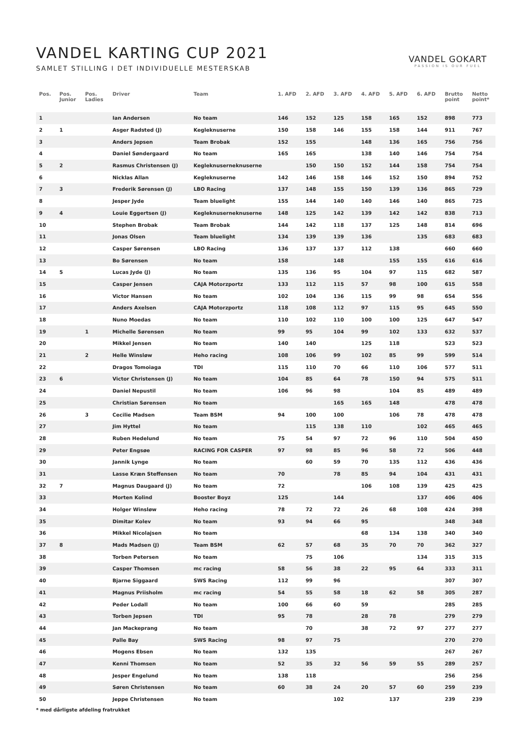VANDEL KARTING CUP 2021
SAMLET STILLING I DET INDIVIDUELLE MESTERSKAB
VANDEL GOKART
PASSION IS OUR FUEL
| Pos. | Pos. Junior | Pos. Ladies | Driver | Team | 1. AFD | 2. AFD | 3. AFD | 4. AFD | 5. AFD | 6. AFD | Brutto point | Netto point* |
| --- | --- | --- | --- | --- | --- | --- | --- | --- | --- | --- | --- | --- |
| 1 | | | Ian Andersen | No team | 146 | 152 | 125 | 158 | 165 | 152 | 898 | 773 |
| 2 | 1 | | Asger Radsted (J) | Kegleknuserne | 150 | 158 | 146 | 155 | 158 | 144 | 911 | 767 |
| 3 | | | Anders Jepsen | Team Brobak | 152 | 155 | | 148 | 136 | 165 | 756 | 756 |
| 4 | | | Daniel Søndergaard | No team | 165 | 165 | | 138 | 140 | 146 | 754 | 754 |
| 5 | 2 | | Rasmus Christensen (J) | Kegleknuserneknuserne | | 150 | 150 | 152 | 144 | 158 | 754 | 754 |
| 6 | | | Nicklas Allan | Kegleknuserne | 142 | 146 | 158 | 146 | 152 | 150 | 894 | 752 |
| 7 | 3 | | Frederik Sørensen (J) | LBO Racing | 137 | 148 | 155 | 150 | 139 | 136 | 865 | 729 |
| 8 | | | Jesper Jyde | Team bluelight | 155 | 144 | 140 | 140 | 146 | 140 | 865 | 725 |
| 9 | 4 | | Louie Eggertsen (J) | Kegleknuserneknuserne | 148 | 125 | 142 | 139 | 142 | 142 | 838 | 713 |
| 10 | | | Stephen Brobak | Team Brobak | 144 | 142 | 118 | 137 | 125 | 148 | 814 | 696 |
| 11 | | | Jonas Olsen | Team bluelight | 134 | 139 | 139 | 136 | | 135 | 683 | 683 |
| 12 | | | Casper Sørensen | LBO Racing | 136 | 137 | 137 | 112 | 138 | | 660 | 660 |
| 13 | | | Bo Sørensen | No team | 158 | | 148 | | 155 | 155 | 616 | 616 |
| 14 | 5 | | Lucas Jyde (J) | No team | 135 | 136 | 95 | 104 | 97 | 115 | 682 | 587 |
| 15 | | | Casper Jensen | CAJA Motorzportz | 133 | 112 | 115 | 57 | 98 | 100 | 615 | 558 |
| 16 | | | Victor Hansen | No team | 102 | 104 | 136 | 115 | 99 | 98 | 654 | 556 |
| 17 | | | Anders Axelsen | CAJA Motorzportz | 118 | 108 | 112 | 97 | 115 | 95 | 645 | 550 |
| 18 | | | Nuno Moedas | No team | 110 | 102 | 110 | 100 | 100 | 125 | 647 | 547 |
| 19 | | 1 | Michelle Sørensen | No team | 99 | 95 | 104 | 99 | 102 | 133 | 632 | 537 |
| 20 | | | Mikkel Jensen | No team | 140 | 140 | | 125 | 118 | | 523 | 523 |
| 21 | | 2 | Helle Winsløw | Heho racing | 108 | 106 | 99 | 102 | 85 | 99 | 599 | 514 |
| 22 | | | Dragos Tomoiaga | TDI | 115 | 110 | 70 | 66 | 110 | 106 | 577 | 511 |
| 23 | 6 | | Victor Christensen (J) | No team | 104 | 85 | 64 | 78 | 150 | 94 | 575 | 511 |
| 24 | | | Daniel Nepustil | No team | 106 | 96 | 98 | | 104 | 85 | 489 | 489 |
| 25 | | | Christian Sørensen | No team | | | 165 | 165 | 148 | | 478 | 478 |
| 26 | | 3 | Cecilie Madsen | Team BSM | 94 | 100 | 100 | | 106 | 78 | 478 | 478 |
| 27 | | | Jim Hyttel | No team | | 115 | 138 | 110 | | 102 | 465 | 465 |
| 28 | | | Ruben Hedelund | No team | 75 | 54 | 97 | 72 | 96 | 110 | 504 | 450 |
| 29 | | | Peter Engsøe | RACING FOR CASPER | 97 | 98 | 85 | 96 | 58 | 72 | 506 | 448 |
| 30 | | | Jannik Lynge | No team | | 60 | 59 | 70 | 135 | 112 | 436 | 436 |
| 31 | | | Lasse Kræn Steffensen | No team | 70 | | 78 | 85 | 94 | 104 | 431 | 431 |
| 32 | 7 | | Magnus Daugaard (J) | No team | 72 | | | 106 | 108 | 139 | 425 | 425 |
| 33 | | | Morten Kolind | Booster Boyz | 125 | | 144 | | | 137 | 406 | 406 |
| 34 | | | Holger Winsløw | Heho racing | 78 | 72 | 72 | 26 | 68 | 108 | 424 | 398 |
| 35 | | | Dimitar Kolev | No team | 93 | 94 | 66 | 95 | | | 348 | 348 |
| 36 | | | Mikkel Nicolajsen | No team | | | | 68 | 134 | 138 | 340 | 340 |
| 37 | 8 | | Mads Madsen (J) | Team BSM | 62 | 57 | 68 | 35 | 70 | 70 | 362 | 327 |
| 38 | | | Torben Petersen | No team | | 75 | 106 | | | 134 | 315 | 315 |
| 39 | | | Casper Thomsen | mc racing | 58 | 56 | 38 | 22 | 95 | 64 | 333 | 311 |
| 40 | | | Bjarne Siggaard | SWS Racing | 112 | 99 | 96 | | | | 307 | 307 |
| 41 | | | Magnus Priisholm | mc racing | 54 | 55 | 58 | 18 | 62 | 58 | 305 | 287 |
| 42 | | | Peder Lodall | No team | 100 | 66 | 60 | 59 | | | 285 | 285 |
| 43 | | | Torben Jepsen | TDI | 95 | 78 | | 28 | 78 | | 279 | 279 |
| 44 | | | Jan Mackeprang | No team | | 70 | | 38 | 72 | 97 | 277 | 277 |
| 45 | | | Palle Bay | SWS Racing | 98 | 97 | 75 | | | | 270 | 270 |
| 46 | | | Mogens Ebsen | No team | 132 | 135 | | | | | 267 | 267 |
| 47 | | | Kenni Thomsen | No team | 52 | 35 | 32 | 56 | 59 | 55 | 289 | 257 |
| 48 | | | Jesper Engelund | No team | 138 | 118 | | | | | 256 | 256 |
| 49 | | | Søren Christensen | No team | 60 | 38 | 24 | 20 | 57 | 60 | 259 | 239 |
| 50 | | | Jeppe Christensen | No team | | | 102 | | 137 | | 239 | 239 |
* med dårligste afdeling fratrukket